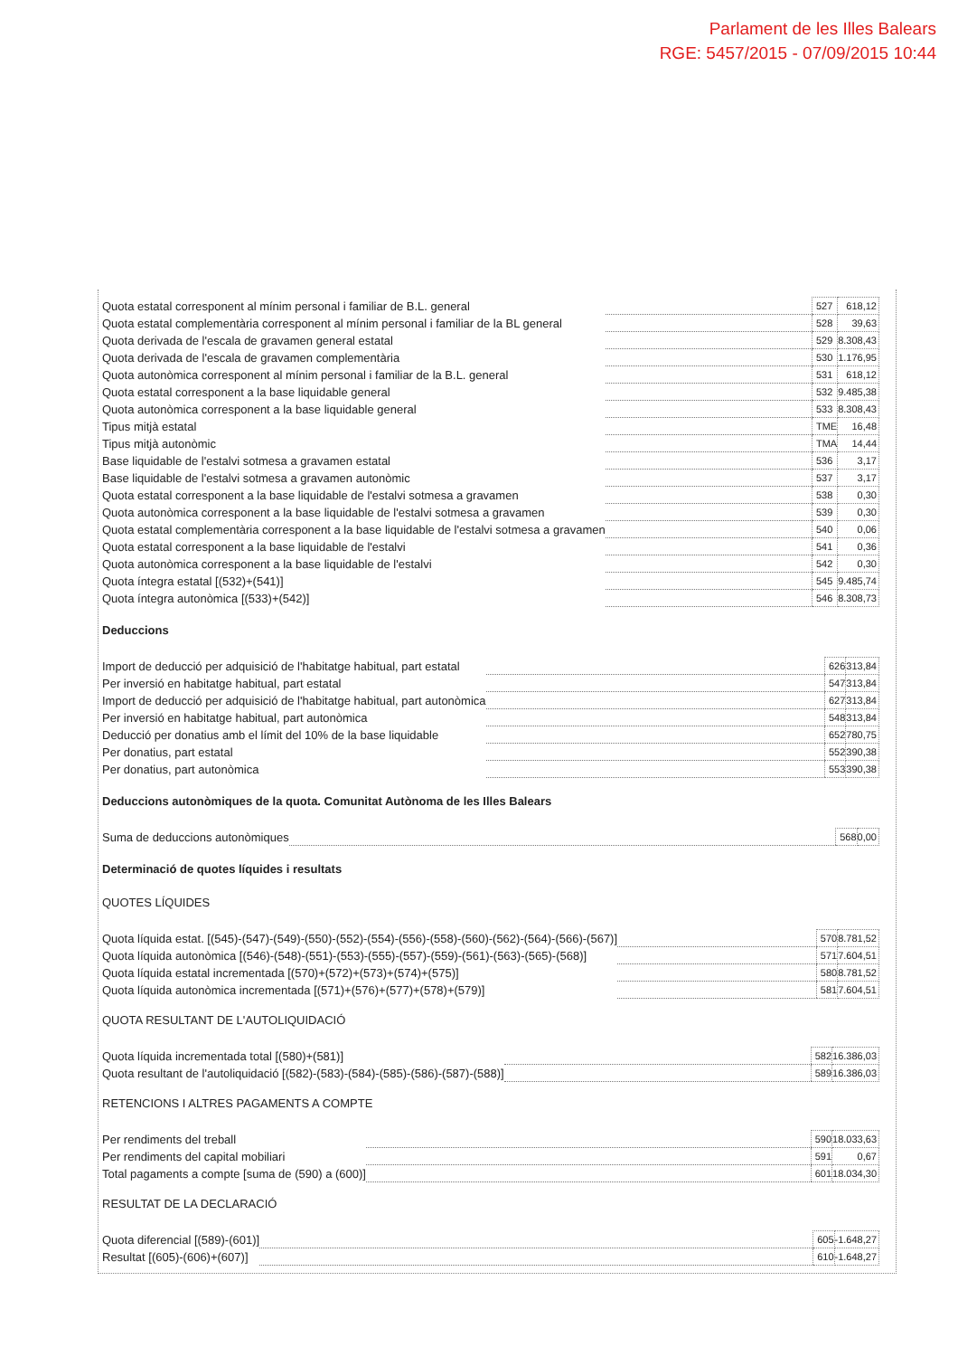Parlament de les Illes Balears
RGE: 5457/2015 - 07/09/2015 10:44
| Quota estatal corresponent al mínim personal i familiar de B.L. general | | 527 | 618,12 |
| Quota estatal complementària corresponent al mínim personal i familiar de la BL general | | 528 | 39,63 |
| Quota derivada de l'escala de gravamen general estatal | | 529 | 8.308,43 |
| Quota derivada de l'escala de gravamen complementària | | 530 | 1.176,95 |
| Quota autonòmica corresponent al mínim personal i familiar de la B.L. general | | 531 | 618,12 |
| Quota estatal corresponent a la base liquidable general | | 532 | 9.485,38 |
| Quota autonòmica corresponent a la base liquidable general | | 533 | 8.308,43 |
| Tipus mitjà estatal | | TME | 16,48 |
| Tipus mitjà autonòmic | | TMA | 14,44 |
| Base liquidable de l'estalvi sotmesa a gravamen estatal | | 536 | 3,17 |
| Base liquidable de l'estalvi sotmesa a gravamen autonòmic | | 537 | 3,17 |
| Quota estatal corresponent a la base liquidable de l'estalvi sotmesa a gravamen | | 538 | 0,30 |
| Quota autonòmica corresponent a la base liquidable de l'estalvi sotmesa a gravamen | | 539 | 0,30 |
| Quota estatal complementària corresponent a la base liquidable de l'estalvi sotmesa a gravamen | | 540 | 0,06 |
| Quota estatal corresponent a la base liquidable de l'estalvi | | 541 | 0,36 |
| Quota autonòmica corresponent a la base liquidable de l'estalvi | | 542 | 0,30 |
| Quota íntegra estatal [(532)+(541)] | | 545 | 9.485,74 |
| Quota íntegra autonòmica [(533)+(542)] | | 546 | 8.308,73 |
Deduccions
| Import de deducció per adquisició de l'habitatge habitual, part estatal | | 626 | 313,84 |
| Per inversió en habitatge habitual, part estatal | | 547 | 313,84 |
| Import de deducció per adquisició de l'habitatge habitual, part autonòmica | | 627 | 313,84 |
| Per inversió en habitatge habitual, part autonòmica | | 548 | 313,84 |
| Deducció per donatius amb el límit del 10% de la base liquidable | | 652 | 780,75 |
| Per donatius, part estatal | | 552 | 390,38 |
| Per donatius, part autonòmica | | 553 | 390,38 |
Deduccions autonòmiques de la quota. Comunitat Autònoma de les Illes Balears
| Suma de deduccions autonòmiques | | 568 | 0,00 |
Determinació de quotes líquides i resultats
QUOTES LÍQUIDES
| Quota líquida estat. [(545)-(547)-(549)-(550)-(552)-(554)-(556)-(558)-(560)-(562)-(564)-(566)-(567)] | | 570 | 8.781,52 |
| Quota líquida autonòmica [(546)-(548)-(551)-(553)-(555)-(557)-(559)-(561)-(563)-(565)-(568)] | | 571 | 7.604,51 |
| Quota líquida estatal incrementada [(570)+(572)+(573)+(574)+(575)] | | 580 | 8.781,52 |
| Quota líquida autonòmica incrementada [(571)+(576)+(577)+(578)+(579)] | | 581 | 7.604,51 |
QUOTA RESULTANT DE L'AUTOLIQUIDACIÓ
| Quota líquida incrementada total [(580)+(581)] | | 582 | 16.386,03 |
| Quota resultant de l'autoliquidació [(582)-(583)-(584)-(585)-(586)-(587)-(588)] | | 589 | 16.386,03 |
RETENCIONS I ALTRES PAGAMENTS A COMPTE
| Per rendiments del treball | | 590 | 18.033,63 |
| Per rendiments del capital mobiliari | | 591 | 0,67 |
| Total pagaments a compte [suma de (590) a (600)] | | 601 | 18.034,30 |
RESULTAT DE LA DECLARACIÓ
| Quota diferencial [(589)-(601)] | | 605 | -1.648,27 |
| Resultat [(605)-(606)+(607)] | | 610 | -1.648,27 |